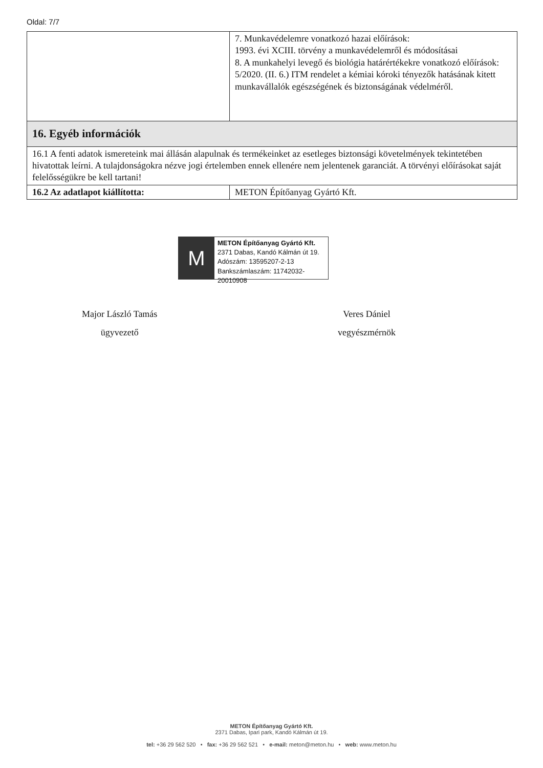Oldal: 7/7
| | 7. Munkavédelemre vonatkozó hazai előírások: 1993. évi XCIII. törvény a munkavédelemről és módosításai 8. A munkahelyi levegő és biológia határértékekre vonatkozó előírások: 5/2020. (II. 6.) ITM rendelet a kémiai kóroki tényezők hatásának kitett munkavállalók egészségének és biztonságának védelméről. |
| 16. Egyéb információk | |
| 16.1 A fenti adatok ismereteink mai állásán alapulnak és termékeinket az esetleges biztonsági követelmények tekintetében hivatottak leírni. A tulajdonságokra nézve jogi értelemben ennek ellenére nem jelentenek garanciát. A törvényi előírásokat saját felelősségükre be kell tartani! | |
| 16.2 Az adatlapot kiállította: | METON Építőanyag Gyártó Kft. |
M
METON Építőanyag Gyártó Kft.
2371 Dabas, Kandó Kálmán út 19.
Adószám: 13595207-2-13
Bankszámlaszám: 11742032-20010908
Major László Tamás
ügyvezető
Veres Dániel
vegyészmérnök
METON Építőanyag Gyártó Kft.
2371 Dabas, Ipari park, Kandó Kálmán út 19.
tel: +36 29 562 520 • fax: +36 29 562 521 • e-mail: meton@meton.hu • web: www.meton.hu